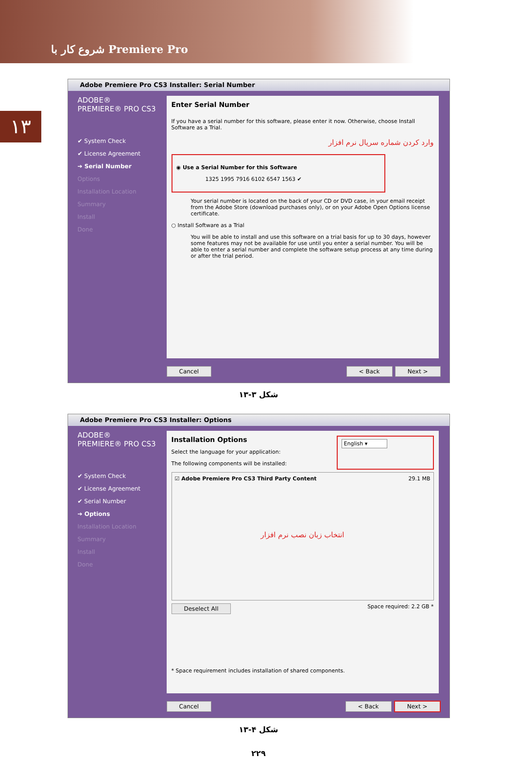شروع کار با Premiere Pro
۱۳
Adobe Premiere Pro CS3 Installer: Serial Number
ADOBE®
PREMIERE® PRO CS3
✔ System Check
✔ License Agreement
➔ Serial Number
Options
Installation Location
Summary
Install
Done
Enter Serial Number
If you have a serial number for this software, please enter it now. Otherwise, choose Install Software as a Trial.
وارد کردن شماره سریال نرم افزار
◉ Use a Serial Number for this Software
1325 1995 7916 6102 6547 1563 ✔
Your serial number is located on the back of your CD or DVD case, in your email receipt from the Adobe Store (download purchases only), or on your Adobe Open Options license certificate.
○ Install Software as a Trial
You will be able to install and use this software on a trial basis for up to 30 days, however some features may not be available for use until you enter a serial number. You will be able to enter a serial number and complete the software setup process at any time during or after the trial period.
Cancel < Back Next >
شکل ۳-۱۳
Adobe Premiere Pro CS3 Installer: Options
ADOBE®
PREMIERE® PRO CS3
✔ System Check
✔ License Agreement
✔ Serial Number
➔ Options
Installation Location
Summary
Install
Done
Installation Options
Select the language for your application:
The following components will be installed:
English ▾
☑ Adobe Premiere Pro CS3 Third Party Content 29.1 MB
انتخاب زبان نصب نرم افزار
Deselect All Space required: 2.2 GB *
* Space requirement includes installation of shared components.
Cancel < Back Next >
شکل ۴-۱۳
۲۲۹